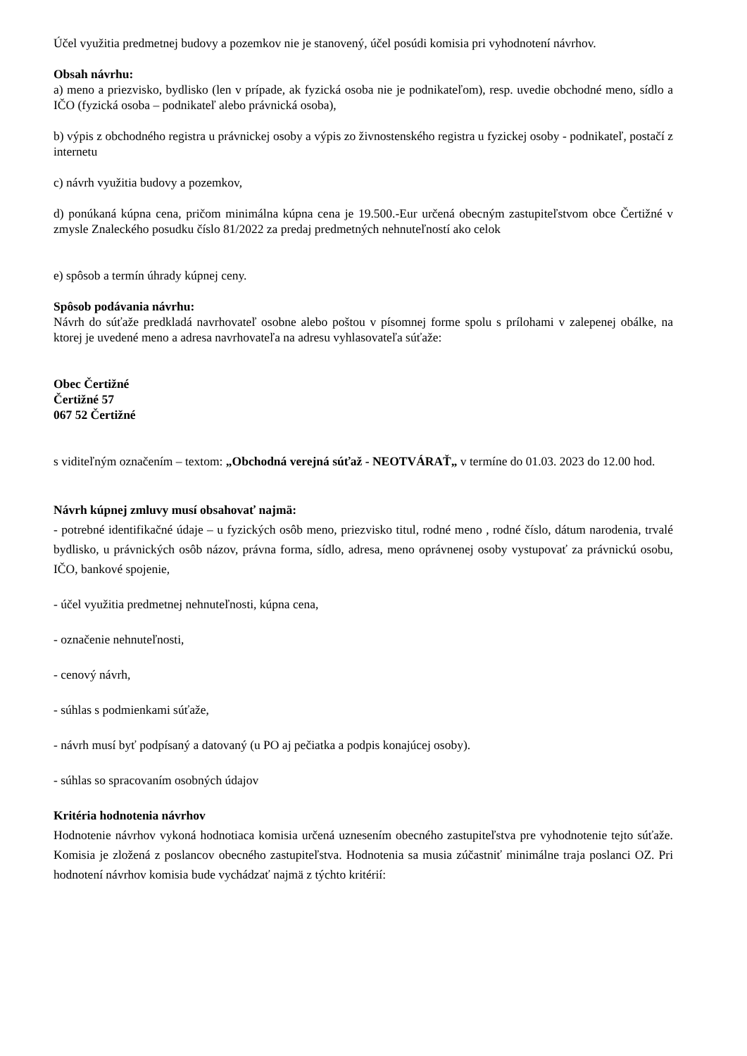Účel využitia predmetnej budovy a pozemkov nie je stanovený, účel posúdi komisia pri vyhodnotení návrhov.
Obsah návrhu:
a) meno a priezvisko, bydlisko (len v prípade, ak fyzická osoba nie je podnikateľom), resp. uvedie obchodné meno, sídlo a IČO (fyzická osoba – podnikateľ alebo právnická osoba),
b) výpis z obchodného registra u právnickej osoby a výpis zo živnostenského registra u fyzickej osoby - podnikateľ, postačí z internetu
c) návrh využitia budovy a pozemkov,
d) ponúkaná kúpna cena, pričom minimálna kúpna cena je 19.500.-Eur určená obecným zastupiteľstvom obce Čertižné v zmysle Znaleckého posudku číslo 81/2022 za predaj predmetných nehnuteľností ako celok
e) spôsob a termín úhrady kúpnej ceny.
Spôsob podávania návrhu:
Návrh do súťaže predkladá navrhovateľ osobne alebo poštou v písomnej forme spolu s prílohami v zalepenej obálke, na ktorej je uvedené meno a adresa navrhovateľa na adresu vyhlasovateľa súťaže:
Obec Čertižné
Čertižné 57
067 52 Čertižné
s viditeľným označením – textom: „Obchodná verejná súťaž - NEOTVÁRAŤ„ v termíne do 01.03. 2023 do 12.00 hod.
Návrh kúpnej zmluvy musí obsahovať najmä:
- potrebné identifikačné údaje – u fyzických osôb meno, priezvisko titul, rodné meno , rodné číslo, dátum narodenia, trvalé bydlisko, u právnických osôb názov, právna forma, sídlo, adresa, meno oprávnenej osoby vystupovať za právnickú osobu, IČO, bankové spojenie,
- účel využitia predmetnej nehnuteľnosti, kúpna cena,
- označenie nehnuteľnosti,
- cenový návrh,
- súhlas s podmienkami súťaže,
- návrh musí byť podpísaný a datovaný (u PO aj pečiatka a podpis konajúcej osoby).
- súhlas so spracovaním osobných údajov
Kritéria hodnotenia návrhov
Hodnotenie návrhov vykoná hodnotiaca komisia určená uznesením obecného zastupiteľstva pre vyhodnotenie tejto súťaže. Komisia je zložená z poslancov obecného zastupiteľstva. Hodnotenia sa musia zúčastniť minimálne traja poslanci OZ. Pri hodnotení návrhov komisia bude vychádzať najmä z týchto kritérií: